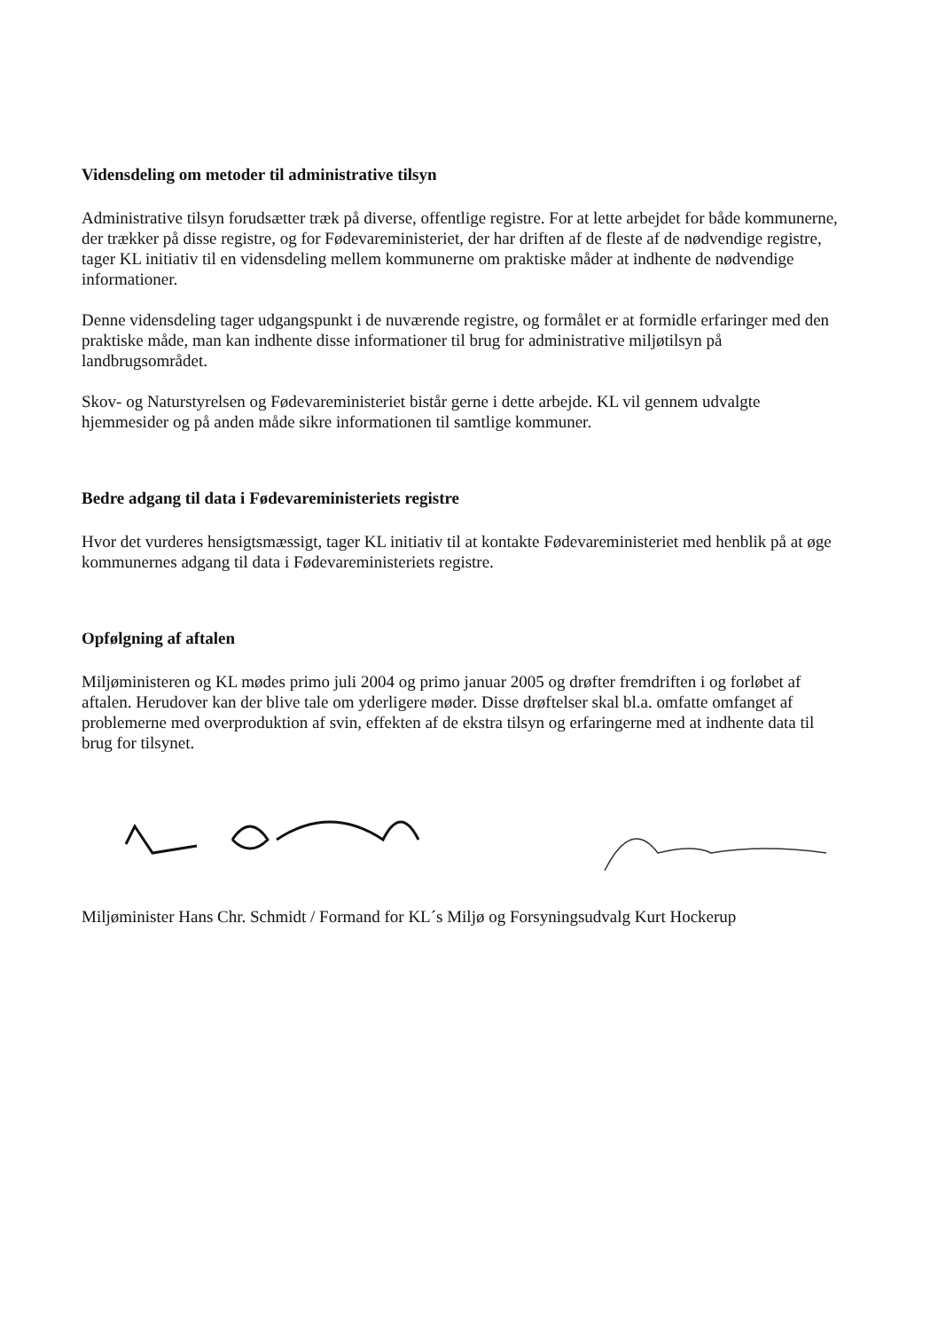Vidensdeling om metoder til administrative tilsyn
Administrative tilsyn forudsætter træk på diverse, offentlige registre. For at lette arbejdet for både kommunerne, der trækker på disse registre, og for Fødevareministeriet, der har driften af de fleste af de nødvendige registre, tager KL initiativ til en vidensdeling mellem kommunerne om praktiske måder at indhente de nødvendige informationer.
Denne vidensdeling tager udgangspunkt i de nuværende registre, og formålet er at formidle erfaringer med den praktiske måde, man kan indhente disse informationer til brug for administrative miljøtilsyn på landbrugsområdet.
Skov- og Naturstyrelsen og Fødevareministeriet bistår gerne i dette arbejde. KL vil gennem udvalgte hjemmesider og på anden måde sikre informationen til samtlige kommuner.
Bedre adgang til data i Fødevareministeriets registre
Hvor det vurderes hensigtsmæssigt, tager KL initiativ til at kontakte Fødevareministeriet med henblik på at øge kommunernes adgang til data i Fødevareministeriets registre.
Opfølgning af aftalen
Miljøministeren og KL mødes primo juli 2004 og primo januar 2005 og drøfter fremdriften i og forløbet af aftalen. Herudover kan der blive tale om yderligere møder. Disse drøftelser skal bl.a. omfatte omfanget af problemerne med overproduktion af svin, effekten af de ekstra tilsyn og erfaringerne med at indhente data til brug for tilsynet.
Miljøminister Hans Chr. Schmidt / Formand for KL´s Miljø og Forsyningsudvalg Kurt Hockerup